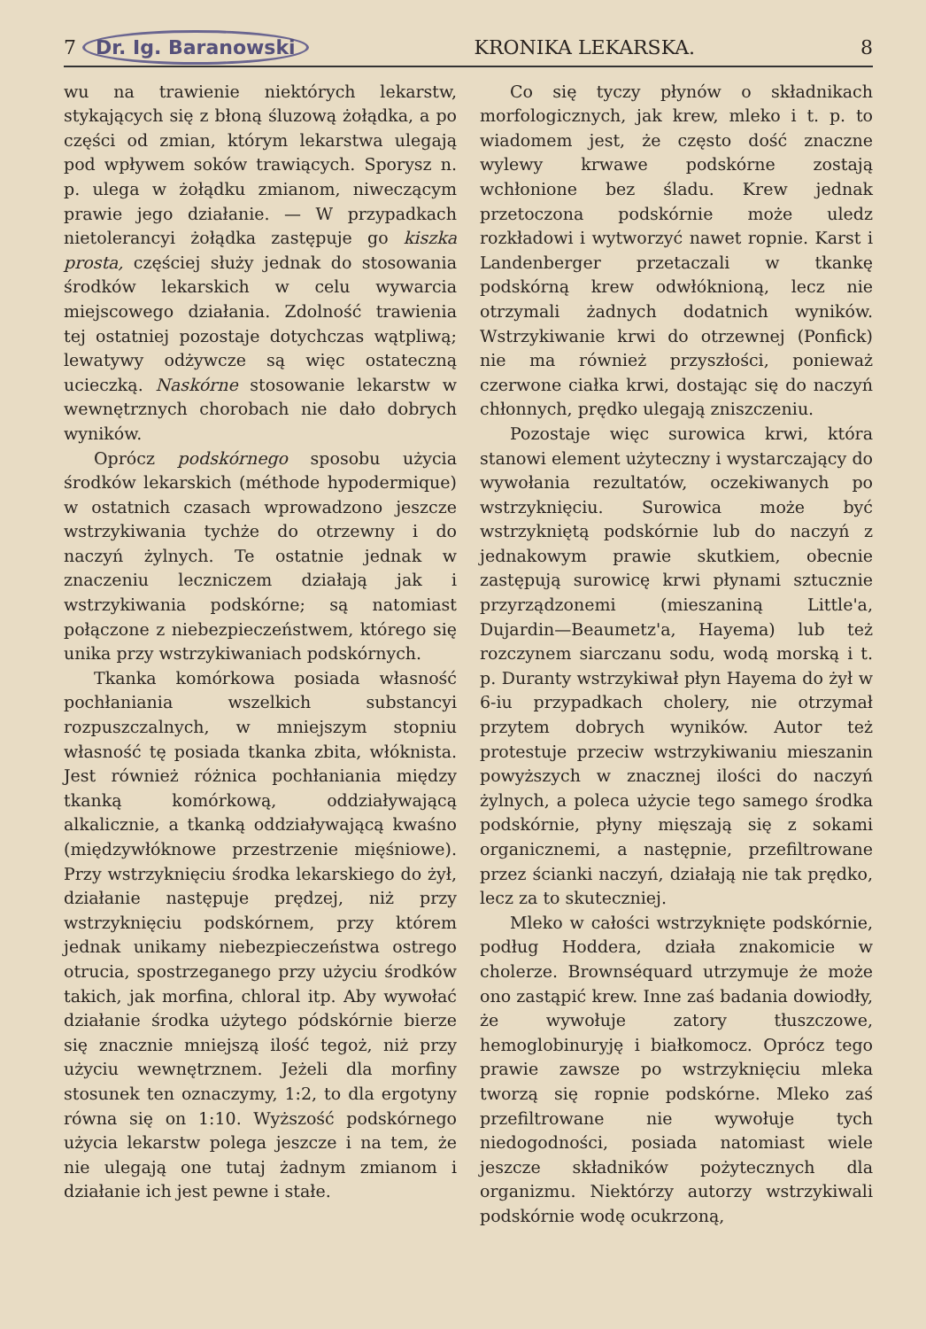7 Dr. Ig. Baranowski KRONIKA LEKARSKA. 8
wu na trawienie niektórych lekarstw, stykających się z błoną śluzową żołądka, a po części od zmian, którym lekarstwa ulegają pod wpływem soków trawiących. Sporysz n. p. ulega w żołądku zmianom, niweczącym prawie jego działanie. — W przypadkach nietolerancyi żołądka zastępuje go kiszka prosta, częściej służy jednak do stosowania środków lekarskich w celu wywarcia miejscowego działania. Zdolność trawienia tej ostatniej pozostaje dotychczas wątpliwą; lewatywy odżywcze są więc ostateczną ucieczką. Naskórne stosowanie lekarstw w wewnętrznych chorobach nie dało dobrych wyników.
Oprócz podskórnego sposobu użycia środków lekarskich (méthode hypodermique) w ostatnich czasach wprowadzono jeszcze wstrzykiwania tychże do otrzewny i do naczyń żylnych. Te ostatnie jednak w znaczeniu leczniczem działają jak i wstrzykiwania podskórne; są natomiast połączone z niebezpieczeństwem, którego się unika przy wstrzykiwaniach podskórnych.
Tkanka komórkowa posiada własność pochłaniania wszelkich substancyi rozpuszczalnych, w mniejszym stopniu własność tę posiada tkanka zbita, włóknista. Jest również różnica pochłaniania między tkanką komórkową, oddziaływającą alkalicznie, a tkanką oddziaływającą kwaśno (międzywłóknowe przestrzenie mięśniowe). Przy wstrzyknięciu środka lekarskiego do żył, działanie następuje prędzej, niż przy wstrzyknięciu podskórnem, przy którem jednak unikamy niebezpieczeństwa ostrego otrucia, spostrzeganego przy użyciu środków takich, jak morfina, chloral itp. Aby wywołać działanie środka użytego pódskórnie bierze się znacznie mniejszą ilość tegoż, niż przy użyciu wewnętrznem. Jeżeli dla morfiny stosunek ten oznaczymy, 1:2, to dla ergotyny równa się on 1:10. Wyższość podskórnego użycia lekarstw polega jeszcze i na tem, że nie ulegają one tutaj żadnym zmianom i działanie ich jest pewne i stałe.
Co się tyczy płynów o składnikach morfologicznych, jak krew, mleko i t. p. to wiadomem jest, że często dość znaczne wylewy krwawe podskórne zostają wchłonione bez śladu. Krew jednak przetoczona podskórnie może uledz rozkładowi i wytworzyć nawet ropnie. Karst i Landenberger przetaczali w tkankę podskórną krew odwłóknioną, lecz nie otrzymali żadnych dodatnich wyników. Wstrzykiwanie krwi do otrzewnej (Ponfick) nie ma również przyszłości, ponieważ czerwone ciałka krwi, dostając się do naczyń chłonnych, prędko ulegają zniszczeniu.
Pozostaje więc surowica krwi, która stanowi element użyteczny i wystarczający do wywołania rezultatów, oczekiwanych po wstrzyknięciu. Surowica może być wstrzykniętą podskórnie lub do naczyń z jednakowym prawie skutkiem, obecnie zastępują surowicę krwi płynami sztucznie przyrządzonemi (mieszaniną Little'a, Dujardin—Beaumetz'a, Hayema) lub też rozczynem siarczanu sodu, wodą morską i t. p. Duranty wstrzykiwał płyn Hayema do żył w 6-iu przypadkach cholery, nie otrzymał przytem dobrych wyników. Autor też protestuje przeciw wstrzykiwaniu mieszanin powyższych w znacznej ilości do naczyń żylnych, a poleca użycie tego samego środka podskórnie, płyny mięszają się z sokami organicznemi, a następnie, przefiltrowane przez ścianki naczyń, działają nie tak prędko, lecz za to skuteczniej.
Mleko w całości wstrzyknięte podskórnie, podług Hoddera, działa znakomicie w cholerze. Brownséquard utrzymuje że może ono zastąpić krew. Inne zaś badania dowiodły, że wywołuje zatory tłuszczowe, hemoglobinuryję i białkomocz. Oprócz tego prawie zawsze po wstrzyknięciu mleka tworzą się ropnie podskórne. Mleko zaś przefiltrowane nie wywołuje tych niedogodności, posiada natomiast wiele jeszcze składników pożytecznych dla organizmu. Niektórzy autorzy wstrzykiwali podskórnie wodę ocukrzoną,